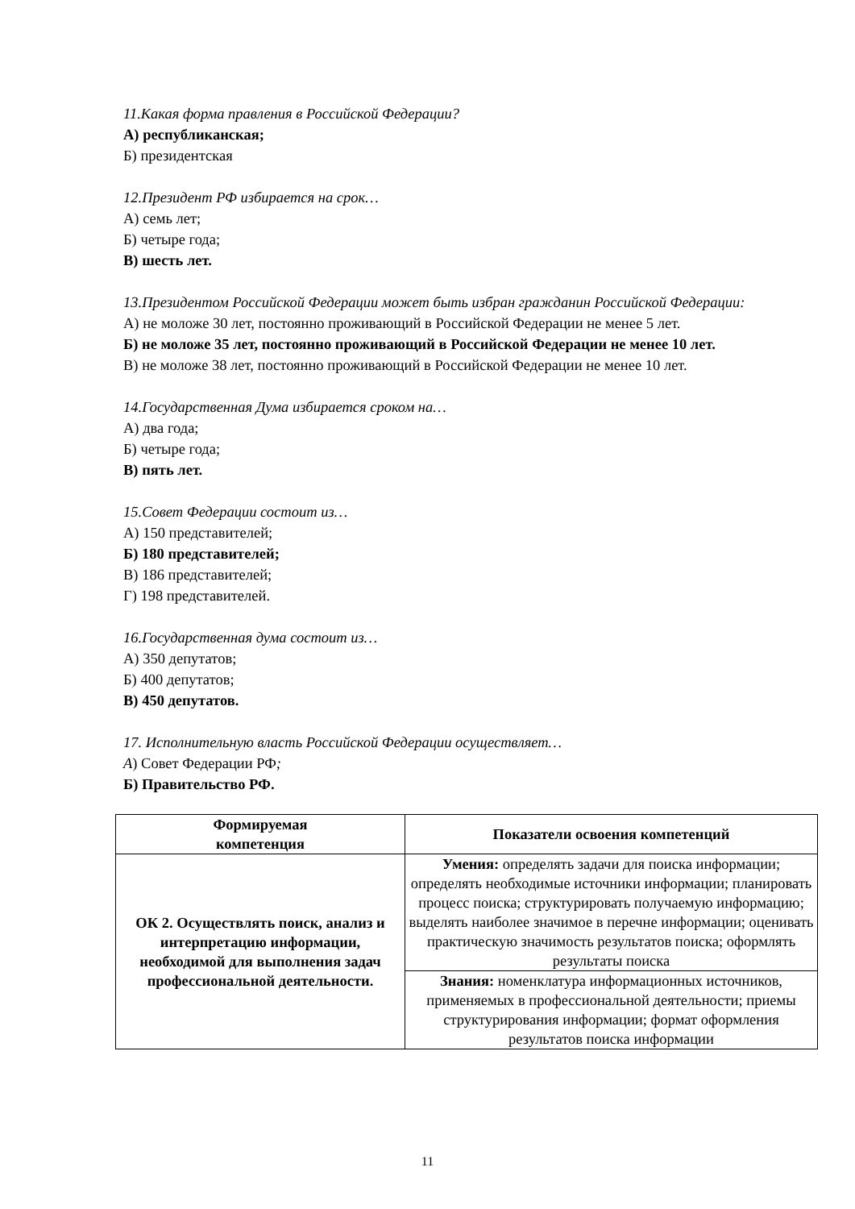11.Какая форма правления в Российской Федерации?
А) республиканская;
Б) президентская
12.Президент РФ избирается на срок…
А) семь лет;
Б) четыре года;
В) шесть лет.
13.Президентом Российской Федерации может быть избран гражданин Российской Федерации:
А) не моложе 30 лет, постоянно проживающий в Российской Федерации не менее 5 лет.
Б) не моложе 35 лет, постоянно проживающий в Российской Федерации не менее 10 лет.
В) не моложе 38 лет, постоянно проживающий в Российской Федерации не менее 10 лет.
14.Государственная Дума избирается сроком на…
А) два года;
Б) четыре года;
В) пять лет.
15.Совет Федерации состоит из…
А) 150 представителей;
Б) 180 представителей;
В) 186 представителей;
Г) 198 представителей.
16.Государственная дума состоит из…
А) 350 депутатов;
Б) 400 депутатов;
В) 450 депутатов.
17. Исполнительную власть Российской Федерации осуществляет…
А) Совет Федерации РФ;
Б) Правительство РФ.
| Формируемая компетенция | Показатели освоения компетенций |
| --- | --- |
| ОК 2. Осуществлять поиск, анализ и интерпретацию информации, необходимой для выполнения задач профессиональной деятельности. | Умения: определять задачи для поиска информации; определять необходимые источники информации; планировать процесс поиска; структурировать получаемую информацию; выделять наиболее значимое в перечне информации; оценивать практическую значимость результатов поиска; оформлять результаты поиска |
| | Знания: номенклатура информационных источников, применяемых в профессиональной деятельности; приемы структурирования информации; формат оформления результатов поиска информации |
11